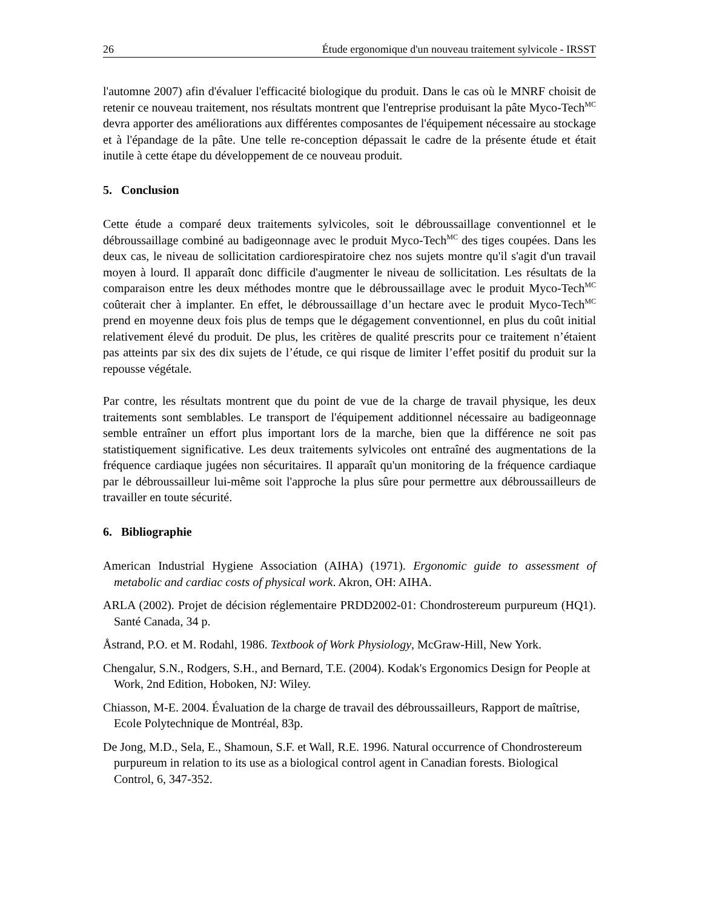26 Étude ergonomique d'un nouveau traitement sylvicole - IRSST
l'automne 2007) afin d'évaluer l'efficacité biologique du produit. Dans le cas où le MNRF choisit de retenir ce nouveau traitement, nos résultats montrent que l'entreprise produisant la pâte Myco-Tech<sup>MC</sup> devra apporter des améliorations aux différentes composantes de l'équipement nécessaire au stockage et à l'épandage de la pâte. Une telle re-conception dépassait le cadre de la présente étude et était inutile à cette étape du développement de ce nouveau produit.
5. Conclusion
Cette étude a comparé deux traitements sylvicoles, soit le débroussaillage conventionnel et le débroussaillage combiné au badigeonnage avec le produit Myco-Tech<sup>MC</sup> des tiges coupées. Dans les deux cas, le niveau de sollicitation cardiorespiratoire chez nos sujets montre qu'il s'agit d'un travail moyen à lourd. Il apparaît donc difficile d'augmenter le niveau de sollicitation. Les résultats de la comparaison entre les deux méthodes montre que le débroussaillage avec le produit Myco-Tech<sup>MC</sup> coûterait cher à implanter. En effet, le débroussaillage d’un hectare avec le produit Myco-Tech<sup>MC</sup> prend en moyenne deux fois plus de temps que le dégagement conventionnel, en plus du coût initial relativement élevé du produit. De plus, les critères de qualité prescrits pour ce traitement n’étaient pas atteints par six des dix sujets de l’étude, ce qui risque de limiter l’effet positif du produit sur la repousse végétale.
Par contre, les résultats montrent que du point de vue de la charge de travail physique, les deux traitements sont semblables. Le transport de l'équipement additionnel nécessaire au badigeonnage semble entraîner un effort plus important lors de la marche, bien que la différence ne soit pas statistiquement significative. Les deux traitements sylvicoles ont entraîné des augmentations de la fréquence cardiaque jugées non sécuritaires. Il apparaît qu'un monitoring de la fréquence cardiaque par le débroussailleur lui-même soit l'approche la plus sûre pour permettre aux débroussailleurs de travailler en toute sécurité.
6. Bibliographie
American Industrial Hygiene Association (AIHA) (1971). Ergonomic guide to assessment of metabolic and cardiac costs of physical work. Akron, OH: AIHA.
ARLA (2002). Projet de décision réglementaire PRDD2002-01: Chondrostereum purpureum (HQ1). Santé Canada, 34 p.
Åstrand, P.O. et M. Rodahl, 1986. Textbook of Work Physiology, McGraw-Hill, New York.
Chengalur, S.N., Rodgers, S.H., and Bernard, T.E. (2004). Kodak's Ergonomics Design for People at Work, 2nd Edition, Hoboken, NJ: Wiley.
Chiasson, M-E. 2004. Évaluation de la charge de travail des débroussailleurs, Rapport de maîtrise, Ecole Polytechnique de Montréal, 83p.
De Jong, M.D., Sela, E., Shamoun, S.F. et Wall, R.E. 1996. Natural occurrence of Chondrostereum purpureum in relation to its use as a biological control agent in Canadian forests. Biological Control, 6, 347-352.